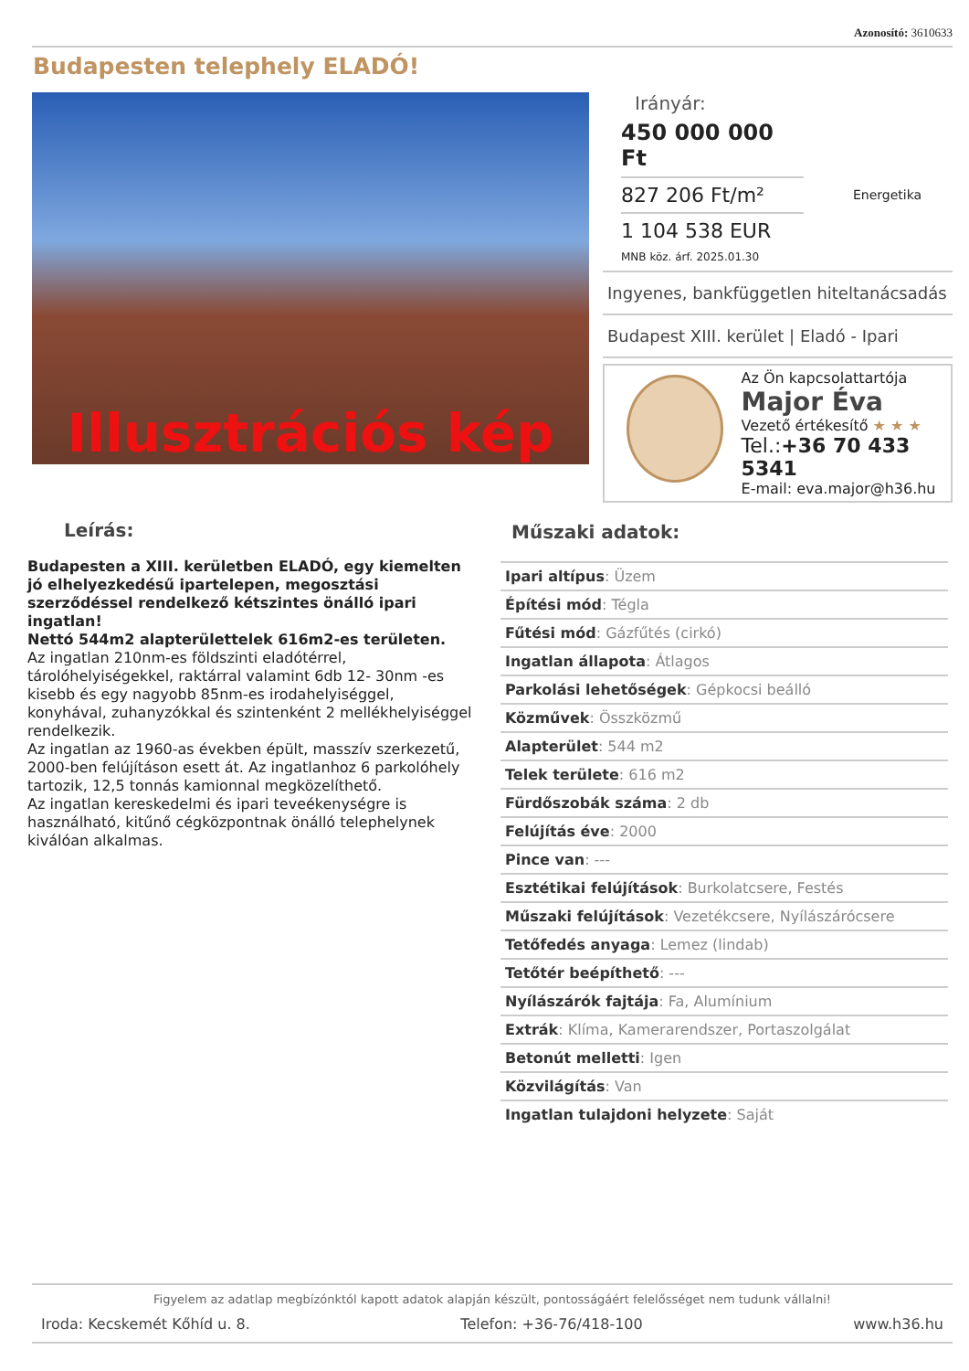Azonosító: 3610633
Budapesten telephely ELADÓ!
Illusztrációs kép
Irányár:
450 000 000 Ft
827 206 Ft/m²
1 104 538 EUR
MNB köz. árf. 2025.01.30
Energetika
Ingyenes, bankfüggetlen hiteltanácsadás
Budapest XIII. kerület | Eladó - Ipari
Az Ön kapcsolattartója
Major Éva
Vezető értékesítő ★ ★ ★
Tel.:+36 70 433 5341
E-mail: eva.major@h36.hu
Leírás:
Budapesten a XIII. kerületben ELADÓ, egy kiemelten jó elhelyezkedésű ipartelepen, megosztási szerződéssel rendelkező kétszintes önálló ipari ingatlan!
Nettó 544m2 alapterülettelek 616m2-es területen.
Az ingatlan 210nm-es földszinti eladótérrel, tárolóhelyiségekkel, raktárral valamint 6db 12- 30nm -es kisebb és egy nagyobb 85nm-es irodahelyiséggel, konyhával, zuhanyzókkal és szintenként 2 mellékhelyiséggel rendelkezik.
Az ingatlan az 1960-as években épült, masszív szerkezetű, 2000-ben felújításon esett át. Az ingatlanhoz 6 parkolóhely tartozik, 12,5 tonnás kamionnal megközelíthető.
Az ingatlan kereskedelmi és ipari teveékenységre is használható, kitűnő cégközpontnak önálló telephelynek kiválóan alkalmas.
Műszaki adatok:
| Ipari altípus : Üzem |
| Építési mód : Tégla |
| Fűtési mód : Gázfűtés (cirkó) |
| Ingatlan állapota : Átlagos |
| Parkolási lehetőségek : Gépkocsi beálló |
| Közművek : Összközmű |
| Alapterület : 544 m2 |
| Telek területe : 616 m2 |
| Fürdőszobák száma : 2 db |
| Felújítás éve : 2000 |
| Pince van : --- |
| Esztétikai felújítások : Burkolatcsere, Festés |
| Műszaki felújítások : Vezetékcsere, Nyílászárócsere |
| Tetőfedés anyaga : Lemez (lindab) |
| Tetőtér beépíthető : --- |
| Nyílászárók fajtája : Fa, Alumínium |
| Extrák : Klíma, Kamerarendszer, Portaszolgálat |
| Betonút melletti : Igen |
| Közvilágítás : Van |
| Ingatlan tulajdoni helyzete : Saját |
Figyelem az adatlap megbízónktól kapott adatok alapján készült, pontosságáért felelősséget nem tudunk vállalni!
Iroda: Kecskemét Kőhíd u. 8. Telefon: +36-76/418-100 www.h36.hu